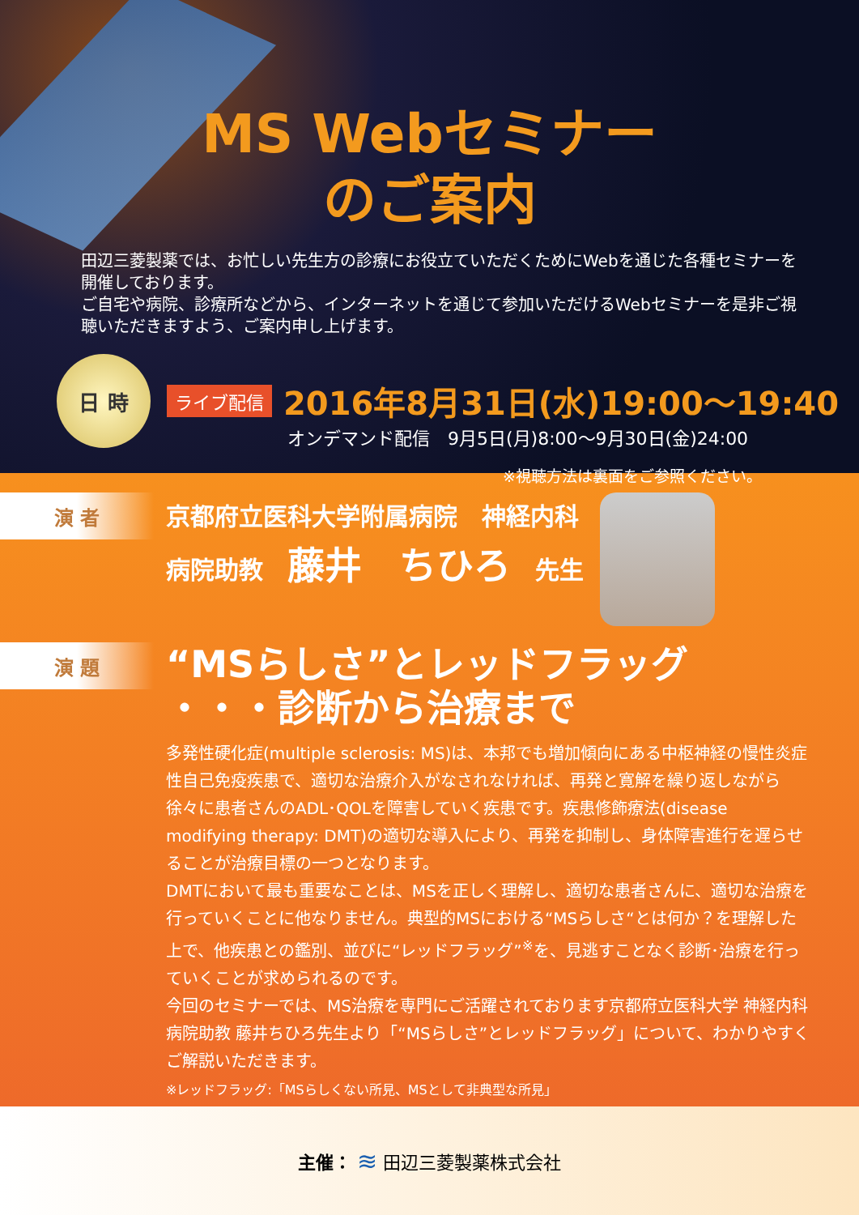MS Webセミナー
のご案内
田辺三菱製薬では、お忙しい先生方の診療にお役立ていただくためにWebを通じた各種セミナーを開催しております。
ご自宅や病院、診療所などから、インターネットを通じて参加いただけるWebセミナーを是非ご視聴いただきますよう、ご案内申し上げます。
日 時
ライブ配信 2016年8月31日(水)19:00～19:40
オンデマンド配信　9月5日(月)8:00～9月30日(金)24:00
※視聴方法は裏面をご参照ください。
演 者
京都府立医科大学附属病院　神経内科
病院助教　藤井　ちひろ　先生
演 題
“MSらしさ”とレッドフラッグ
・・・診断から治療まで
多発性硬化症(multiple sclerosis: MS)は、本邦でも増加傾向にある中枢神経の慢性炎症性自己免疫疾患で、適切な治療介入がなされなければ、再発と寛解を繰り返しながら徐々に患者さんのADL･QOLを障害していく疾患です。疾患修飾療法(disease modifying therapy: DMT)の適切な導入により、再発を抑制し、身体障害進行を遅らせることが治療目標の一つとなります。
DMTにおいて最も重要なことは、MSを正しく理解し、適切な患者さんに、適切な治療を行っていくことに他なりません。典型的MSにおける“MSらしさ“とは何か？を理解した上で、他疾患との鑑別、並びに“レッドフラッグ”<sup>※</sup>を、見逃すことなく診断･治療を行っていくことが求められるのです。
今回のセミナーでは、MS治療を専門にご活躍されております京都府立医科大学 神経内科 病院助教 藤井ちひろ先生より「“MSらしさ”とレッドフラッグ」について、わかりやすくご解説いただきます。
※レッドフラッグ:「MSらしくない所見、MSとして非典型な所見」
主催： ≋ 田辺三菱製薬株式会社